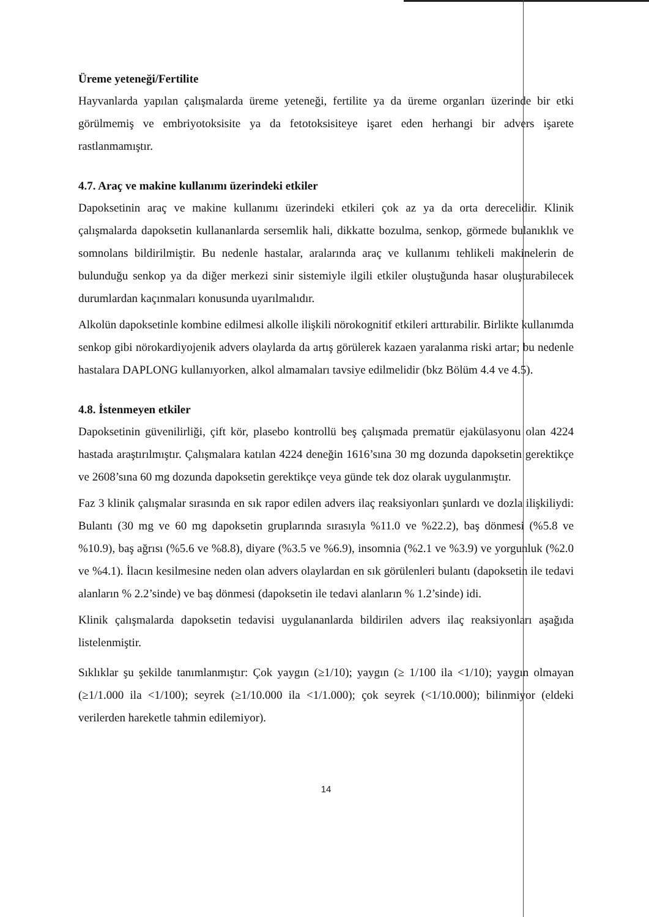Üreme yeteneği/Fertilite
Hayvanlarda yapılan çalışmalarda üreme yeteneği, fertilite ya da üreme organları üzerinde bir etki görülmemiş ve embriyotoksisite ya da fetotoksisiteye işaret eden herhangi bir advers işarete rastlanmamıştır.
4.7. Araç ve makine kullanımı üzerindeki etkiler
Dapoksetinin araç ve makine kullanımı üzerindeki etkileri çok az ya da orta derecelidir. Klinik çalışmalarda dapoksetin kullananlarda sersemlik hali, dikkatte bozulma, senkop, görmede bulanıklık ve somnolans bildirilmiştir. Bu nedenle hastalar, aralarında araç ve kullanımı tehlikeli makinelerin de bulunduğu senkop ya da diğer merkezi sinir sistemiyle ilgili etkiler oluştuğunda hasar oluşturabilecek durumlardan kaçınmaları konusunda uyarılmalıdır.
Alkolün dapoksetinle kombine edilmesi alkolle ilişkili nörokognitif etkileri arttırabilir. Birlikte kullanımda senkop gibi nörokardiyojenik advers olaylarda da artış görülerek kazaen yaralanma riski artar; bu nedenle hastalara DAPLONG kullanıyorken, alkol almamaları tavsiye edilmelidir (bkz Bölüm 4.4 ve 4.5).
4.8. İstenmeyen etkiler
Dapoksetinin güvenilirliği, çift kör, plasebo kontrollü beş çalışmada prematür ejakülasyonu olan 4224 hastada araştırılmıştır. Çalışmalara katılan 4224 deneğin 1616’sına 30 mg dozunda dapoksetin gerektikçe ve 2608’sına 60 mg dozunda dapoksetin gerektikçe veya günde tek doz olarak uygulanmıştır.
Faz 3 klinik çalışmalar sırasında en sık rapor edilen advers ilaç reaksiyonları şunlardı ve dozla ilişkiliydi: Bulantı (30 mg ve 60 mg dapoksetin gruplarında sırasıyla %11.0 ve %22.2), baş dönmesi (%5.8 ve %10.9), baş ağrısı (%5.6 ve %8.8), diyare (%3.5 ve %6.9), insomnia (%2.1 ve %3.9) ve yorgunluk (%2.0 ve %4.1). İlacın kesilmesine neden olan advers olaylardan en sık görülenleri bulantı (dapoksetin ile tedavi alanların % 2.2’sinde) ve baş dönmesi (dapoksetin ile tedavi alanların % 1.2’sinde) idi.
Klinik çalışmalarda dapoksetin tedavisi uygulananlarda bildirilen advers ilaç reaksiyonları aşağıda listelenmiştir.
Sıklıklar şu şekilde tanımlanmıştır: Çok yaygın (≥1/10); yaygın (≥ 1/100 ila <1/10); yaygın olmayan (≥1/1.000 ila <1/100); seyrek (≥1/10.000 ila <1/1.000); çok seyrek (<1/10.000); bilinmiyor (eldeki verilerden hareketle tahmin edilemiyor).
14